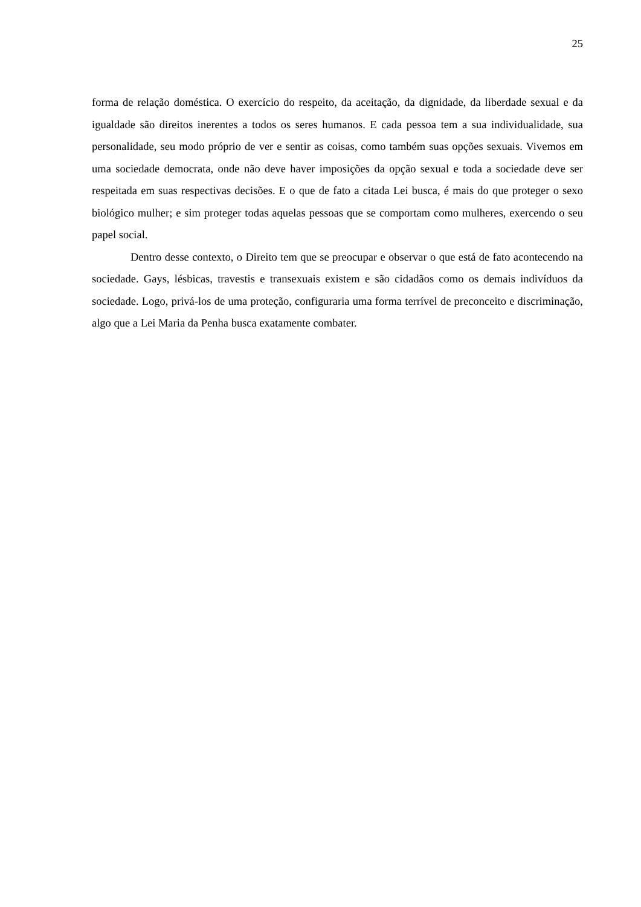25
forma de relação doméstica. O exercício do respeito, da aceitação, da dignidade, da liberdade sexual e da igualdade são direitos inerentes a todos os seres humanos. E cada pessoa tem a sua individualidade, sua personalidade, seu modo próprio de ver e sentir as coisas, como também suas opções sexuais. Vivemos em uma sociedade democrata, onde não deve haver imposições da opção sexual e toda a sociedade deve ser respeitada em suas respectivas decisões. E o que de fato a citada Lei busca, é mais do que proteger o sexo biológico mulher; e sim proteger todas aquelas pessoas que se comportam como mulheres, exercendo o seu papel social.
Dentro desse contexto, o Direito tem que se preocupar e observar o que está de fato acontecendo na sociedade. Gays, lésbicas, travestis e transexuais existem e são cidadãos como os demais indivíduos da sociedade. Logo, privá-los de uma proteção, configuraria uma forma terrível de preconceito e discriminação, algo que a Lei Maria da Penha busca exatamente combater.